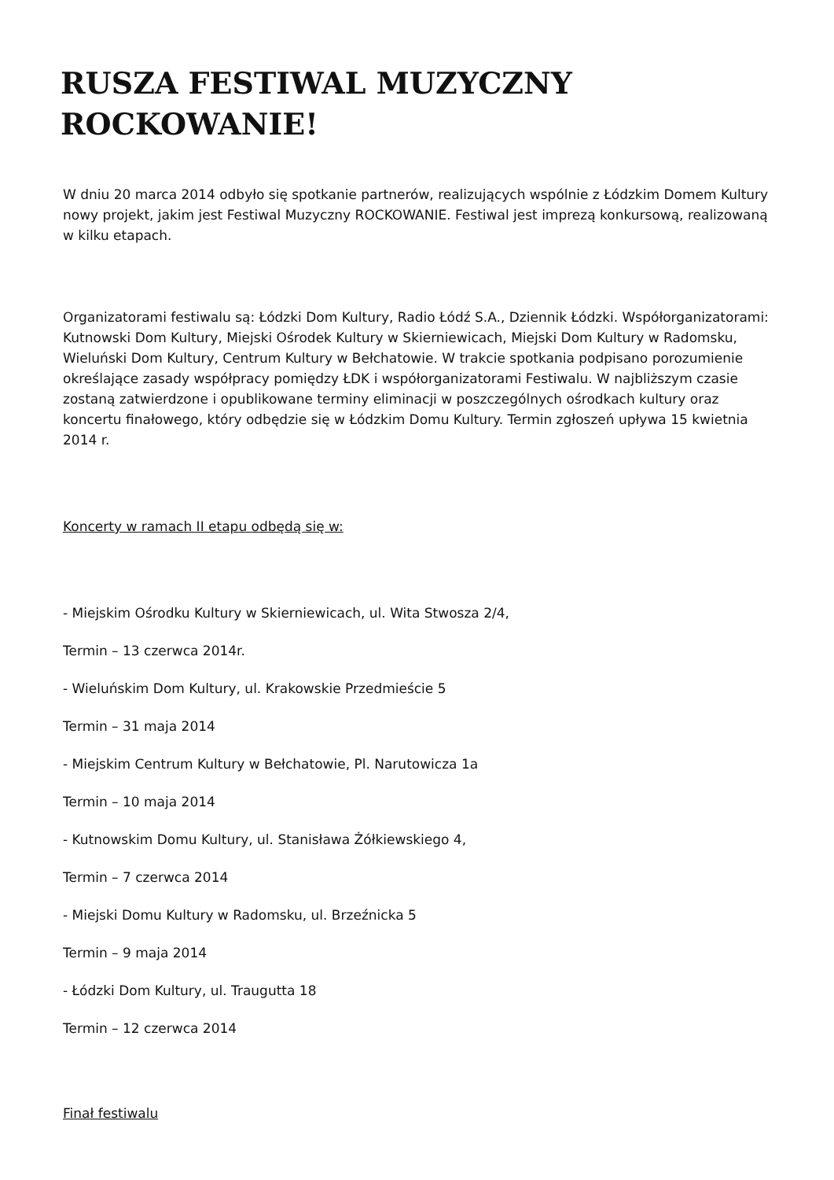RUSZA FESTIWAL MUZYCZNY ROCKOWANIE!
W dniu 20 marca 2014 odbyło się spotkanie partnerów, realizujących wspólnie z Łódzkim Domem Kultury nowy projekt, jakim jest Festiwal Muzyczny ROCKOWANIE. Festiwal jest imprezą konkursową, realizowaną w kilku etapach.
Organizatorami festiwalu są: Łódzki Dom Kultury, Radio Łódź S.A., Dziennik Łódzki. Współorganizatorami: Kutnowski Dom Kultury, Miejski Ośrodek Kultury w Skierniewicach, Miejski Dom Kultury w Radomsku, Wieluński Dom Kultury, Centrum Kultury w Bełchatowie. W trakcie spotkania podpisano porozumienie określające zasady współpracy pomiędzy ŁDK i współorganizatorami Festiwalu. W najbliższym czasie zostaną zatwierdzone i opublikowane terminy eliminacji w poszczególnych ośrodkach kultury oraz koncertu finałowego, który odbędzie się w Łódzkim Domu Kultury. Termin zgłoszeń upływa 15 kwietnia 2014 r.
Koncerty w ramach II etapu odbędą się w:
- Miejskim Ośrodku Kultury w Skierniewicach, ul. Wita Stwosza 2/4,
Termin – 13 czerwca 2014r.
- Wieluńskim Dom Kultury, ul. Krakowskie Przedmieście 5
Termin – 31 maja 2014
- Miejskim Centrum Kultury w Bełchatowie, Pl. Narutowicza 1a
Termin – 10 maja 2014
- Kutnowskim Domu Kultury, ul. Stanisława Żółkiewskiego 4,
Termin – 7 czerwca 2014
- Miejski Domu Kultury w Radomsku, ul. Brzeźnicka 5
Termin – 9 maja 2014
- Łódzki Dom Kultury, ul. Traugutta 18
Termin – 12 czerwca 2014
Finał festiwalu